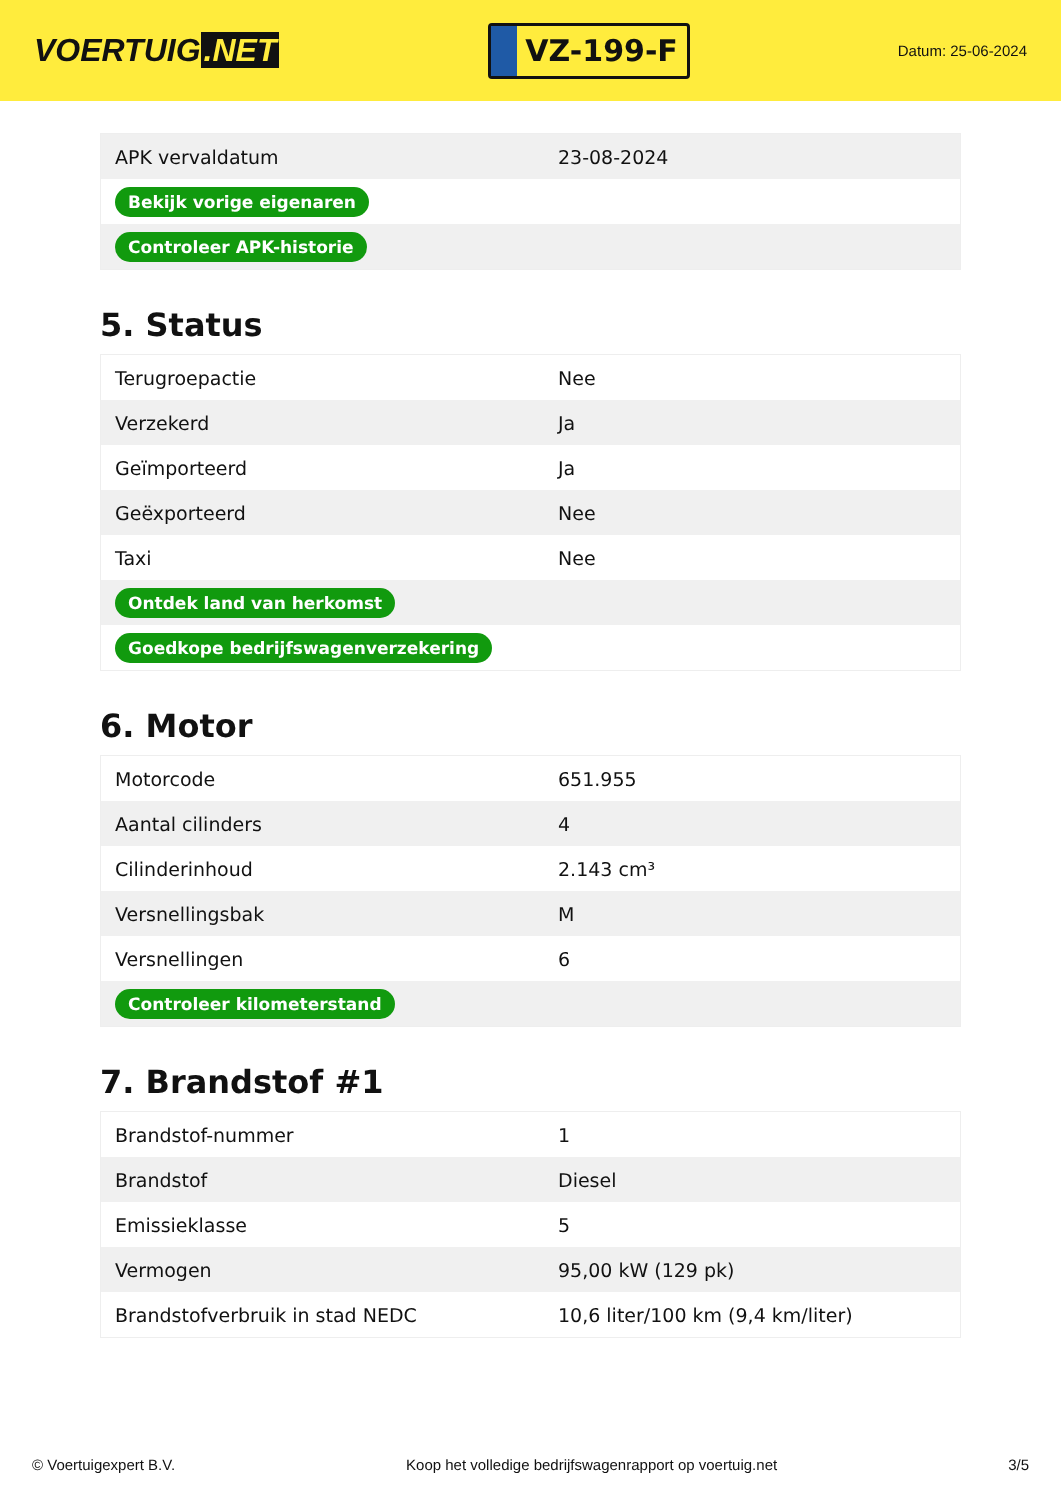VOERTUIG.NET
VZ-199-F
Datum: 25-06-2024
| APK vervaldatum | 23-08-2024 |
| Bekijk vorige eigenaren | |
| Controleer APK-historie | |
5. Status
| Terugroepactie | Nee |
| Verzekerd | Ja |
| Geïmporteerd | Ja |
| Geëxporteerd | Nee |
| Taxi | Nee |
| Ontdek land van herkomst | |
| Goedkope bedrijfswagenverzekering | |
6. Motor
| Motorcode | 651.955 |
| Aantal cilinders | 4 |
| Cilinderinhoud | 2.143 cm³ |
| Versnellingsbak | M |
| Versnellingen | 6 |
| Controleer kilometerstand | |
7. Brandstof #1
| Brandstof-nummer | 1 |
| Brandstof | Diesel |
| Emissieklasse | 5 |
| Vermogen | 95,00 kW (129 pk) |
| Brandstofverbruik in stad NEDC | 10,6 liter/100 km (9,4 km/liter) |
© Voertuigexpert B.V. Koop het volledige bedrijfswagenrapport op voertuig.net 3/5